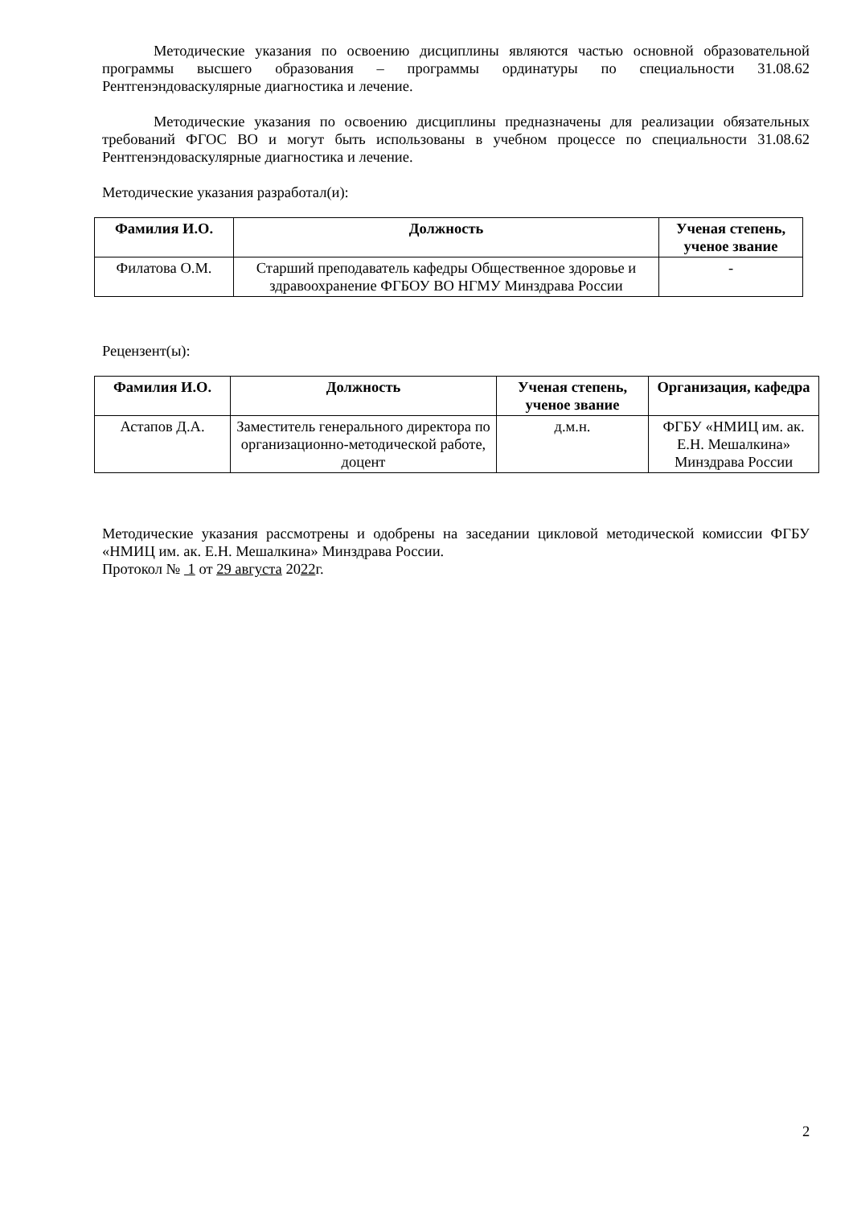Методические указания по освоению дисциплины являются частью основной образовательной программы высшего образования – программы ординатуры по специальности 31.08.62 Рентгенэндоваскулярные диагностика и лечение.
Методические указания по освоению дисциплины предназначены для реализации обязательных требований ФГОС ВО и могут быть использованы в учебном процессе по специальности 31.08.62 Рентгенэндоваскулярные диагностика и лечение.
Методические указания разработал(и):
| Фамилия И.О. | Должность | Ученая степень, ученое звание |
| --- | --- | --- |
| Филатова О.М. | Старший преподаватель кафедры Общественное здоровье и здравоохранение ФГБОУ ВО НГМУ Минздрава России | - |
Рецензент(ы):
| Фамилия И.О. | Должность | Ученая степень, ученое звание | Организация, кафедра |
| --- | --- | --- | --- |
| Астапов Д.А. | Заместитель генерального директора по организационно-методической работе, доцент | д.м.н. | ФГБУ «НМИЦ им. ак. Е.Н. Мешалкина» Минздрава России |
Методические указания рассмотрены и одобрены на заседании цикловой методической комиссии ФГБУ «НМИЦ им. ак. Е.Н. Мешалкина» Минздрава России.
Протокол № 1 от 29 августа 2022г.
2